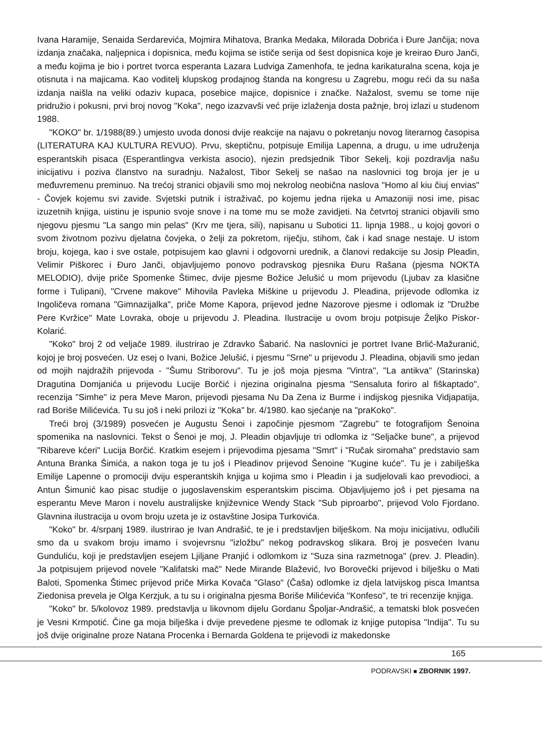Ivana Haramije, Senaida Serdarevića, Mojmira Mihatova, Branka Medaka, Milorada Dobrića i Đure Jančija; nova izdanja značaka, naljepnica i dopisnica, među kojima se ističe serija od šest dopisnica koje je kreirao Đuro Janči, a među kojima je bio i portret tvorca esperanta Lazara Ludviga Zamenhofa, te jedna karikaturalna scena, koja je otisnuta i na majicama. Kao voditelj klupskog prodajnog štanda na kongresu u Zagrebu, mogu reći da su naša izdanja naišla na veliki odaziv kupaca, posebice majice, dopisnice i značke. Nažalost, svemu se tome nije pridružio i pokusni, prvi broj novog "Koka", nego izazvavši već prije izlaženja dosta pažnje, broj izlazi u studenom 1988.
"KOKO" br. 1/1988(89.) umjesto uvoda donosi dvije reakcije na najavu o pokretanju novog literarnog časopisa (LITERATURA KAJ KULTURA REVUO). Prvu, skeptičnu, potpisuje Emilija Lapenna, a drugu, u ime udruženja esperantskih pisaca (Esperantlingva verkista asocio), njezin predsjednik Tibor Sekelj, koji pozdravlja našu inicijativu i poziva članstvo na suradnju. Nažalost, Tibor Sekelj se našao na naslovnici tog broja jer je u međuvremenu preminuo. Na trećoj stranici objavili smo moj nekrolog neobična naslova "Homo al kiu ĉiuj envias" - Čovjek kojemu svi zavide. Svjetski putnik i istraživač, po kojemu jedna rijeka u Amazoniji nosi ime, pisac izuzetnih knjiga, uistinu je ispunio svoje snove i na tome mu se može zavidjeti. Na četvrtoj stranici objavili smo njegovu pjesmu "La sango min pelas" (Krv me tjera, sili), napisanu u Subotici 11. lipnja 1988., u kojoj govori o svom životnom pozivu djelatna čovjeka, o želji za pokretom, riječju, stihom, čak i kad snage nestaje. U istom broju, kojega, kao i sve ostale, potpisujem kao glavni i odgovorni urednik, a članovi redakcije su Josip Pleadin, Velimir Piškorec i Đuro Janči, objavljujemo ponovo podravskog pjesnika Đuru Rašana (pjesma NOKTA MELODIO), dvije priče Spomenke Štimec, dvije pjesme Božice Jelušić u mom prijevodu (Ljubav za klasične forme i Tulipani), "Crvene makove" Mihovila Pavleka Miškine u prijevodu J. Pleadina, prijevode odlomka iz Ingoličeva romana "Gimnazijalka", priče Mome Kapora, prijevod jedne Nazorove pjesme i odlomak iz "Družbe Pere Kvržice" Mate Lovraka, oboje u prijevodu J. Pleadina. Ilustracije u ovom broju potpisuje Željko Piskor- Kolarić.
"Koko" broj 2 od veljače 1989. ilustrirao je Zdravko Šabarić. Na naslovnici je portret Ivane Brlić-Mažuranić, kojoj je broj posvećen. Uz esej o Ivani, Božice Jelušić, i pjesmu "Srne" u prijevodu J. Pleadina, objavili smo jedan od mojih najdražih prijevoda - "Šumu Striborovu". Tu je još moja pjesma "Vintra", "La antikva" (Starinska) Dragutina Domjanića u prijevodu Lucije Borčić i njezina originalna pjesma "Sensaluta foriro al fiŝkaptado", recenzija "Simhe" iz pera Meve Maron, prijevodi pjesama Nu Da Zena iz Burme i indijskog pjesnika Vidjapatija, rad Boriše Milićevića. Tu su još i neki prilozi iz "Koka" br. 4/1980. kao sjećanje na "praKoko".
Treći broj (3/1989) posvećen je Augustu Šenoi i započinje pjesmom "Zagrebu" te fotografijom Šenoina spomenika na naslovnici. Tekst o Šenoi je moj, J. Pleadin objavljuje tri odlomka iz "Seljačke bune", a prijevod "Ribareve kćeri" Lucija Borčić. Kratkim esejem i prijevodima pjesama "Smrt" i "Ručak siromaha" predstavio sam Antuna Branka Šimića, a nakon toga je tu još i Pleadinov prijevod Šenoine "Kugine kuće". Tu je i zabilješka Emilije Lapenne o promociji dviju esperantskih knjiga u kojima smo i Pleadin i ja sudjelovali kao prevodioci, a Antun Šimunić kao pisac studije o jugoslavenskim esperantskim piscima. Objavljujemo još i pet pjesama na esperantu Meve Maron i novelu australijske književnice Wendy Stack "Sub piproarbo", prijevod Volo Fjordano. Glavnina ilustracija u ovom broju uzeta je iz ostavštine Josipa Turkovića.
"Koko" br. 4/srpanj 1989. ilustrirao je Ivan Andrašić, te je i predstavljen bilješkom. Na moju inicijativu, odlučili smo da u svakom broju imamo i svojevrsnu "izložbu" nekog podravskog slikara. Broj je posvećen Ivanu Gunduliću, koji je predstavljen esejem Ljiljane Pranjić i odlomkom iz "Suza sina razmetnoga" (prev. J. Pleadin). Ja potpisujem prijevod novele "Kalifatski mač" Nede Mirande Blažević, Ivo Borovečki prijevod i bilješku o Mati Baloti, Spomenka Štimec prijevod priče Mirka Kovača "Glaso" (Čaša) odlomke iz djela latvijskog pisca Imantsa Ziedonisa prevela je Olga Kerzjuk, a tu su i originalna pjesma Boriše Milićevića "Konfeso", te tri recenzije knjiga.
"Koko" br. 5/kolovoz 1989. predstavlja u likovnom dijelu Gordanu Špoljar-Andrašić, a tematski blok posvećen je Vesni Krmpotić. Čine ga moja bilješka i dvije prevedene pjesme te odlomak iz knjige putopisa "Indija". Tu su još dvije originalne proze Natana Procenka i Bernarda Goldena te prijevodi iz makedonske
165
PODRAVSKI ■ ZBORNIK 1997.